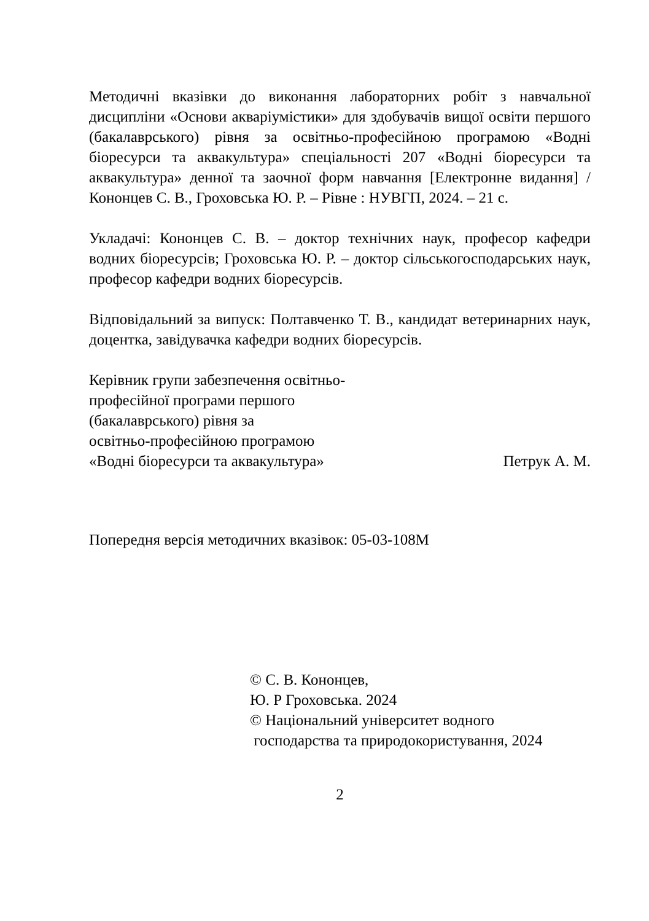Методичні вказівки до виконання лабораторних робіт з навчальної дисципліни «Основи акваріумістики» для здобувачів вищої освіти першого (бакалаврського) рівня за освітньо-професійною програмою «Водні біоресурси та аквакультура» спеціальності 207 «Водні біоресурси та аквакультура» денної та заочної форм навчання [Електронне видання] / Кононцев С. В., Гроховська Ю. Р. – Рівне : НУВГП, 2024. – 21 с.
Укладачі: Кононцев С. В. – доктор технічних наук, професор кафедри водних біоресурсів; Гроховська Ю. Р. – доктор сільськогосподарських наук, професор кафедри водних біоресурсів.
Відповідальний за випуск: Полтавченко Т. В., кандидат ветеринарних наук, доцентка, завідувачка кафедри водних біоресурсів.
Керівник групи забезпечення освітньо-
професійної програми першого
(бакалаврського) рівня за
освітньо-професійною програмою
«Водні біоресурси та аквакультура»
Петрук А. М.
Попередня версія методичних вказівок: 05-03-108М
© С. В. Кононцев,
Ю. Р Гроховська. 2024
© Національний університет водного
господарства та природокористування, 2024
2